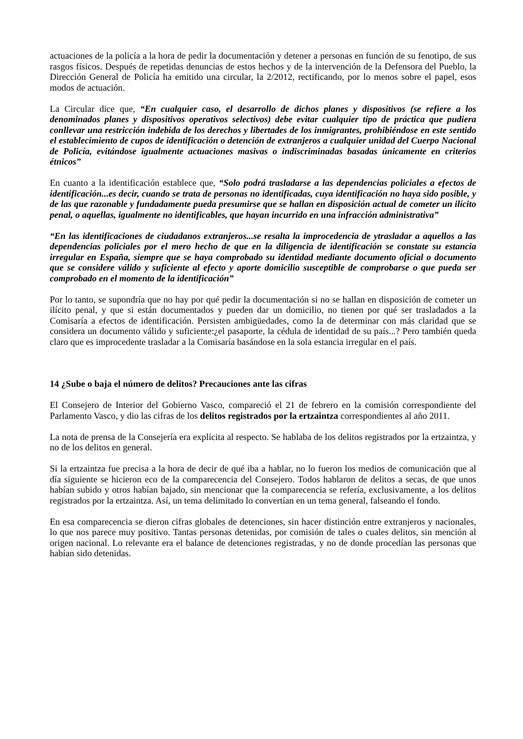actuaciones de la policía a la hora de pedir la documentación y detener a personas en función de su fenotipo, de sus rasgos físicos. Después de repetidas denuncias de estos hechos y de la intervención de la Defensora del Pueblo, la Dirección General de Policía ha emitido una circular, la 2/2012, rectificando, por lo menos sobre el papel, esos modos de actuación.
La Circular dice que, “En cualquier caso, el desarrollo de dichos planes y dispositivos (se refiere a los denominados planes y dispositivos operativos selectivos) debe evitar cualquier tipo de práctica que pudiera conllevar una restricción indebida de los derechos y libertades de los inmigrantes, prohibiéndose en este sentido el establecimiento de cupos de identificación o detención de extranjeros a cualquier unidad del Cuerpo Nacional de Policía, evitándose igualmente actuaciones masivas o indiscriminadas basadas únicamente en criterios étnicos”
En cuanto a la identificación establece que, “Solo podrá trasladarse a las dependencias policiales a efectos de identificación...es decir, cuando se trata de personas no identificadas, cuya identificación no haya sido posible, y de las que razonable y fundadamente pueda presumirse que se hallan en disposición actual de cometer un ilícito penal, o aquellas, igualmente no identificables, que hayan incurrido en una infracción administrativa”
“En las identificaciones de ciudadanos extranjeros...se resalta la improcedencia de ytrasladar a aquellos a las dependencias policiales por el mero hecho de que en la diligencia de identificación se constate su estancia irregular en España, siempre que se haya comprobado su identidad mediante documento oficial o documento que se considere válido y suficiente al efecto y aporte domicilio susceptible de comprobarse o que pueda ser comprobado en el momento de la identificación”
Por lo tanto, se supondría que no hay por qué pedir la documentación si no se hallan en disposición de cometer un ilícito penal, y que si están documentados y pueden dar un domicilio, no tienen por qué ser trasladados a la Comisaría a efectos de identificación. Persisten ambigüedades, como la de determinar con más claridad que se considera un documento válido y suficiente:¿el pasaporte, la cédula de identidad de su país...? Pero también queda claro que es improcedente trasladar a la Comisaría basándose en la sola estancia irregular en el país.
14 ¿Sube o baja el número de delitos? Precauciones ante las cifras
El Consejero de Interior del Gobierno Vasco, compareció el 21 de febrero en la comisión correspondiente del Parlamento Vasco, y dio las cifras de los delitos registrados por la ertzaintza correspondientes al año 2011.
La nota de prensa de la Consejería era explícita al respecto. Se hablaba de los delitos registrados por la ertzaintza, y no de los delitos en general.
Si la ertzaintza fue precisa a la hora de decir de qué iba a hablar, no lo fueron los medios de comunicación que al día siguiente se hicieron eco de la comparecencia del Consejero. Todos hablaron de delitos a secas, de que unos habían subido y otros habían bajado, sin mencionar que la comparecencia se refería, exclusivamente, a los delitos registrados por la ertzaintza. Así, un tema delimitado lo convertían en un tema general, falseando el fondo.
En esa comparecencia se dieron cifras globales de detenciones, sin hacer distinción entre extranjeros y nacionales, lo que nos parece muy positivo. Tantas personas detenidas, por comisión de tales o cuales delitos, sin mención al origen nacional. Lo relevante era el balance de detenciones registradas, y no de donde procedían las personas que habían sido detenidas.